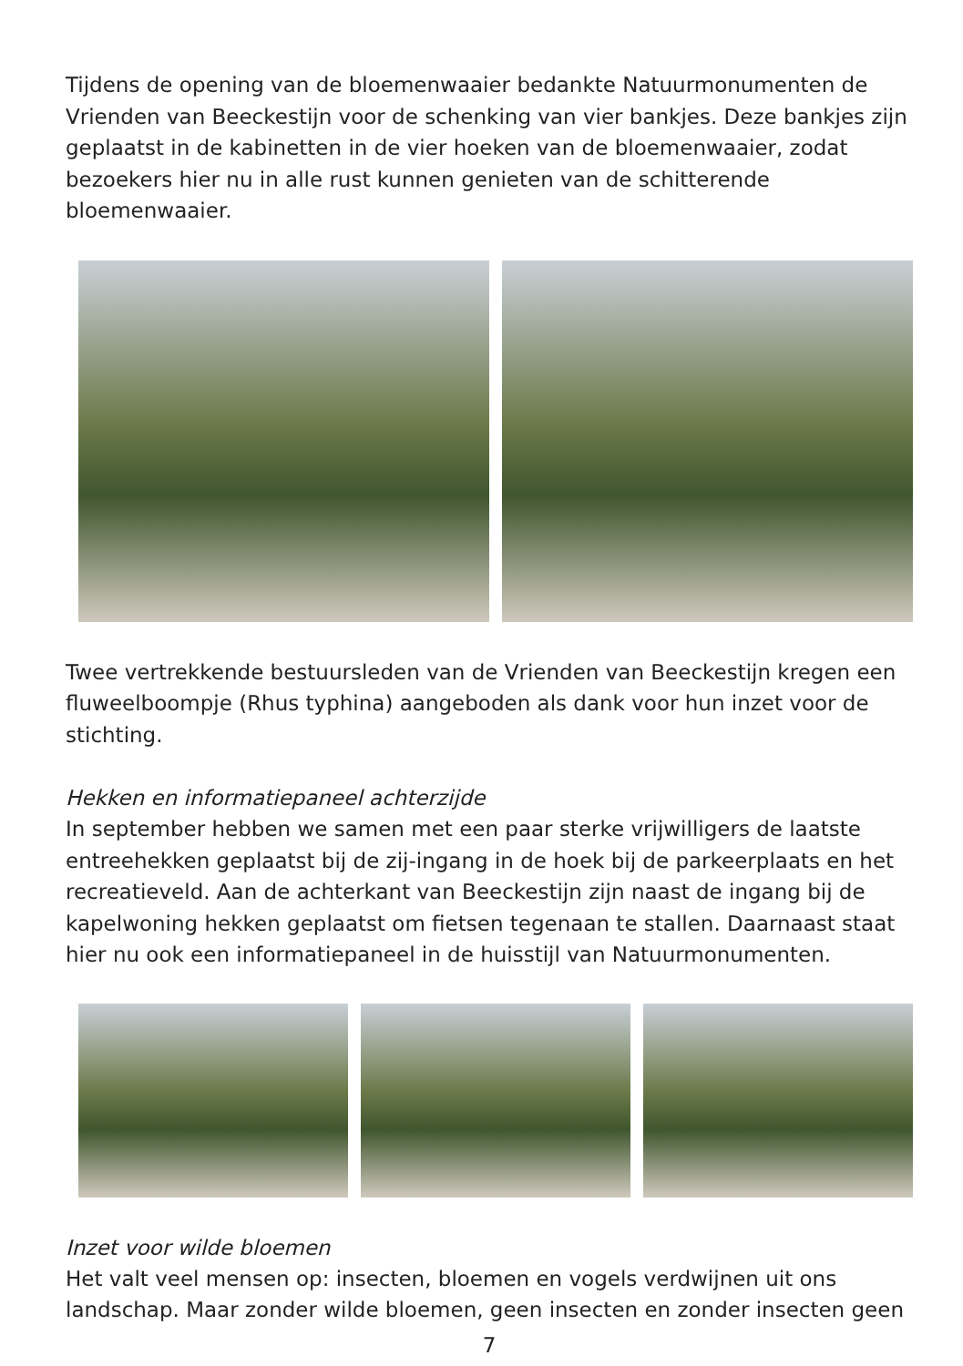Tijdens de opening van de bloemenwaaier bedankte Natuurmonumenten de Vrienden van Beeckestijn voor de schenking van vier bankjes. Deze bankjes zijn geplaatst in de kabinetten in de vier hoeken van de bloemenwaaier, zodat bezoekers hier nu in alle rust kunnen genieten van de schitterende bloemenwaaier.
Twee vertrekkende bestuursleden van de Vrienden van Beeckestijn kregen een fluweelboompje (Rhus typhina) aangeboden als dank voor hun inzet voor de stichting.
Hekken en informatiepaneel achterzijde
In september hebben we samen met een paar sterke vrijwilligers de laatste entreehekken geplaatst bij de zij-ingang in de hoek bij de parkeerplaats en het recreatieveld. Aan de achterkant van Beeckestijn zijn naast de ingang bij de kapelwoning hekken geplaatst om fietsen tegenaan te stallen. Daarnaast staat hier nu ook een informatiepaneel in de huisstijl van Natuurmonumenten.
Inzet voor wilde bloemen
Het valt veel mensen op: insecten, bloemen en vogels verdwijnen uit ons landschap. Maar zonder wilde bloemen, geen insecten en zonder insecten geen
7